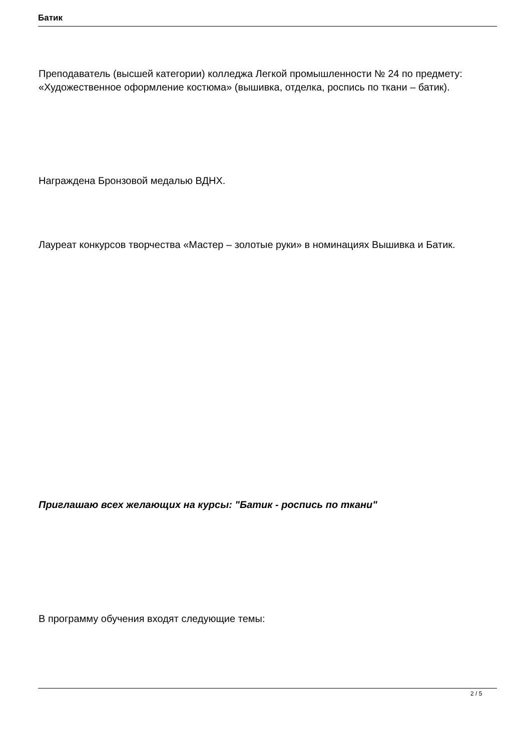Батик
Преподаватель (высшей категории) колледжа Легкой промышленности № 24 по предмету: «Художественное оформление костюма» (вышивка, отделка, роспись по ткани – батик).
Награждена Бронзовой медалью ВДНХ.
Лауреат конкурсов творчества «Мастер – золотые руки» в номинациях Вышивка и Батик.
Приглашаю всех желающих на курсы: "Батик - роспись по ткани"
В программу обучения входят следующие темы:
2 / 5